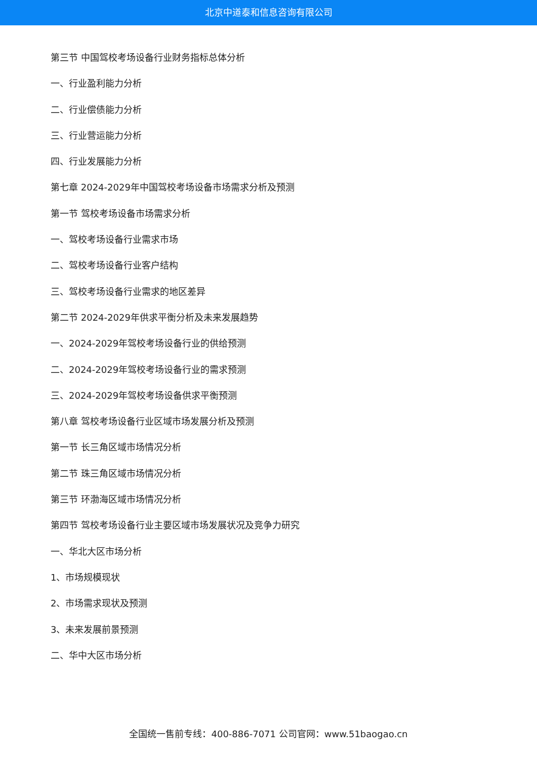北京中道泰和信息咨询有限公司
第三节 中国驾校考场设备行业财务指标总体分析
一、行业盈利能力分析
二、行业偿债能力分析
三、行业营运能力分析
四、行业发展能力分析
第七章 2024-2029年中国驾校考场设备市场需求分析及预测
第一节 驾校考场设备市场需求分析
一、驾校考场设备行业需求市场
二、驾校考场设备行业客户结构
三、驾校考场设备行业需求的地区差异
第二节 2024-2029年供求平衡分析及未来发展趋势
一、2024-2029年驾校考场设备行业的供给预测
二、2024-2029年驾校考场设备行业的需求预测
三、2024-2029年驾校考场设备供求平衡预测
第八章 驾校考场设备行业区域市场发展分析及预测
第一节 长三角区域市场情况分析
第二节 珠三角区域市场情况分析
第三节 环渤海区域市场情况分析
第四节 驾校考场设备行业主要区域市场发展状况及竞争力研究
一、华北大区市场分析
1、市场规模现状
2、市场需求现状及预测
3、未来发展前景预测
二、华中大区市场分析
全国统一售前专线：400-886-7071 公司官网：www.51baogao.cn